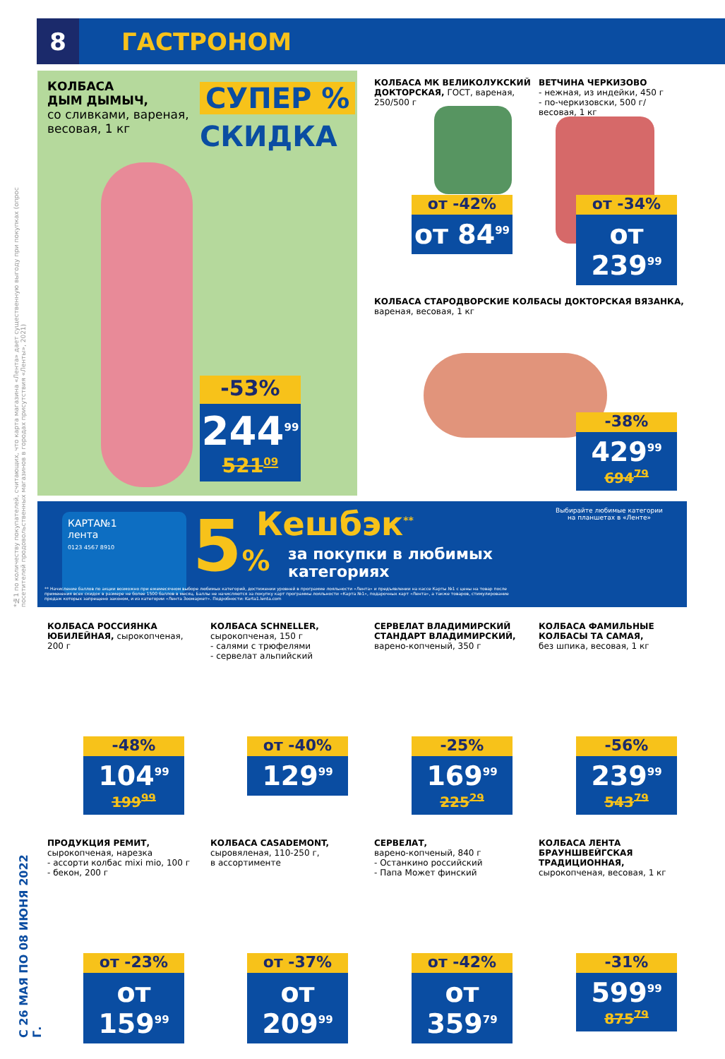8
ГАСТРОНОМ
*№1 по количеству покупателей, считающих, что карта магазина «Лента» дает существенную выгоду при покупках (опрос посетителей продовольственных магазинов в городах присутствия «Ленты», 2021)
С 26 МАЯ ПО 08 ИЮНЯ 2022 Г.
КОЛБАСА
ДЫМ ДЫМЫЧ,
со сливками, вареная,
весовая, 1 кг
СУПЕР %
СКИДКА
-53%
244<sup>99</sup>
521<sup>09</sup>
КОЛБАСА МК ВЕЛИКОЛУКСКИЙ
ДОКТОРСКАЯ, ГОСТ, вареная,
250/500 г
от -42%
от 84<sup>99</sup>
ВЕТЧИНА ЧЕРКИЗОВО
- нежная, из индейки, 450 г
- по-черкизовски, 500 г/
весовая, 1 кг
от -34%
от 239<sup>99</sup>
КОЛБАСА СТАРОДВОРСКИЕ КОЛБАСЫ ДОКТОРСКАЯ ВЯЗАНКА,
вареная, весовая, 1 кг
-38%
429<sup>99</sup>
694<sup>79</sup>
КАРТА№1
лента
0123 4567 8910
5% Кешбэк<sup>**</sup>
за покупки в любимых
категориях
Выбирайте любимые категории
на планшетах в «Ленте»
** Начисление баллов по акции возможно при ежемесячном выборе любимых категорий, достижении уровней в программе лояльности «Лента» и предъявлении на кассе Карты №1 с цены на товар после применения всех скидок в размере не более 1500 баллов в месяц. Баллы не начисляются за покупку карт программы лояльности «Карта №1», подарочных карт «Лента», а также товаров, стимулирование продаж которых запрещено законом, и из категории «Лента Зоомаркет». Подробности: Karta1.lenta.com
КОЛБАСА РОССИЯНКА
ЮБИЛЕЙНАЯ, сырокопченая,
200 г
-48%
104<sup>99</sup>
199<sup>99</sup>
КОЛБАСА SCHNELLER,
сырокопченая, 150 г
- салями с трюфелями
- сервелат альпийский
от -40%
129<sup>99</sup>
СЕРВЕЛАТ ВЛАДИМИРСКИЙ
СТАНДАРТ ВЛАДИМИРСКИЙ,
варено-копченый, 350 г
-25%
169<sup>99</sup>
225<sup>29</sup>
КОЛБАСА ФАМИЛЬНЫЕ
КОЛБАСЫ ТА САМАЯ,
без шпика, весовая, 1 кг
-56%
239<sup>99</sup>
543<sup>79</sup>
ПРОДУКЦИЯ РЕМИТ,
сырокопченая, нарезка
- ассорти колбас mixi mio, 100 г
- бекон, 200 г
от -23%
от 159<sup>99</sup>
КОЛБАСА CASADEMONT,
сыровяленая, 110-250 г,
в ассортименте
от -37%
от 209<sup>99</sup>
СЕРВЕЛАТ,
варено-копченый, 840 г
- Останкино российский
- Папа Может финский
от -42%
от 359<sup>79</sup>
КОЛБАСА ЛЕНТА
БРАУНШВЕЙГСКАЯ
ТРАДИЦИОННАЯ,
сырокопченая, весовая, 1 кг
-31%
599<sup>99</sup>
875<sup>79</sup>